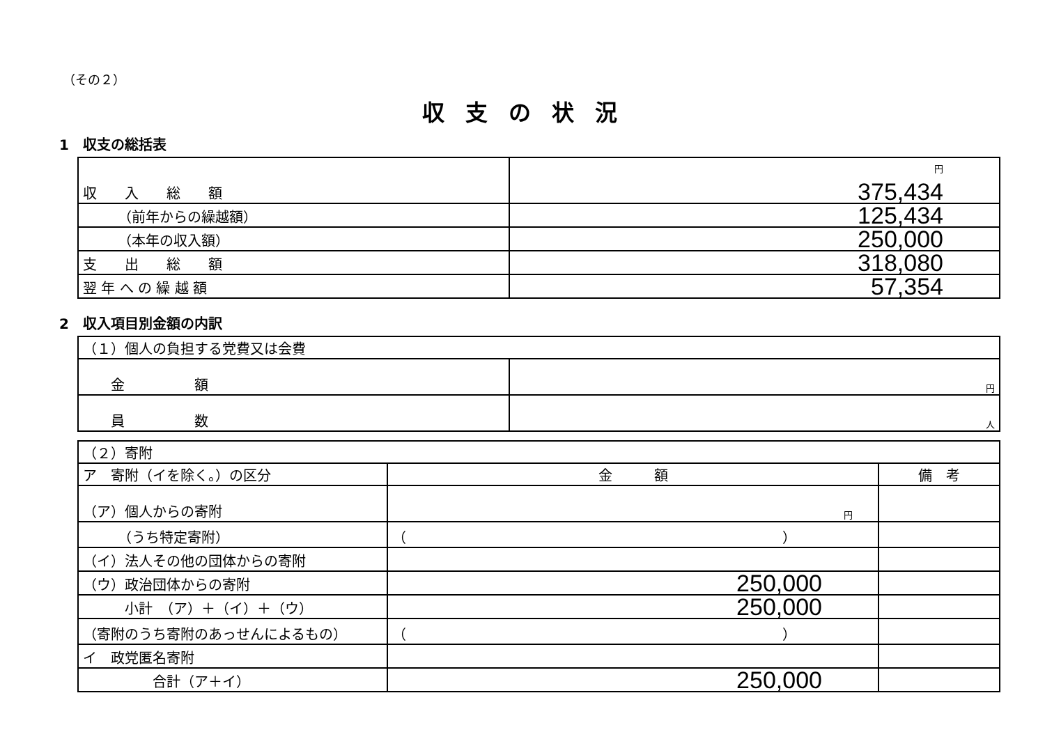（その２）
収支の状況
1　収支の総括表
| 収 入 総 額 | 円 375,434 |
| （前年からの繰越額） | 125,434 |
| （本年の収入額） | 250,000 |
| 支 出 総 額 | 318,080 |
| 翌 年 へ の 繰 越 額 | 57,354 |
2　収入項目別金額の内訳
| （１）個人の負担する党費又は会費 | |
| 金 額 | 円 |
| 員 数 | 人 |
| （２）寄附 | | |
| ア 寄附（イを除く。）の区分 | 金 額 | 備 考 |
| （ア）個人からの寄附 | 円 | |
| （うち特定寄附） | （ ） | |
| （イ）法人その他の団体からの寄附 | | |
| （ウ）政治団体からの寄附 | 250,000 | |
| 小計 （ア）＋（イ）＋（ウ） | 250,000 | |
| （寄附のうち寄附のあっせんによるもの） | （ ） | |
| イ 政党匿名寄附 | | |
| 合計（ア＋イ） | 250,000 | |